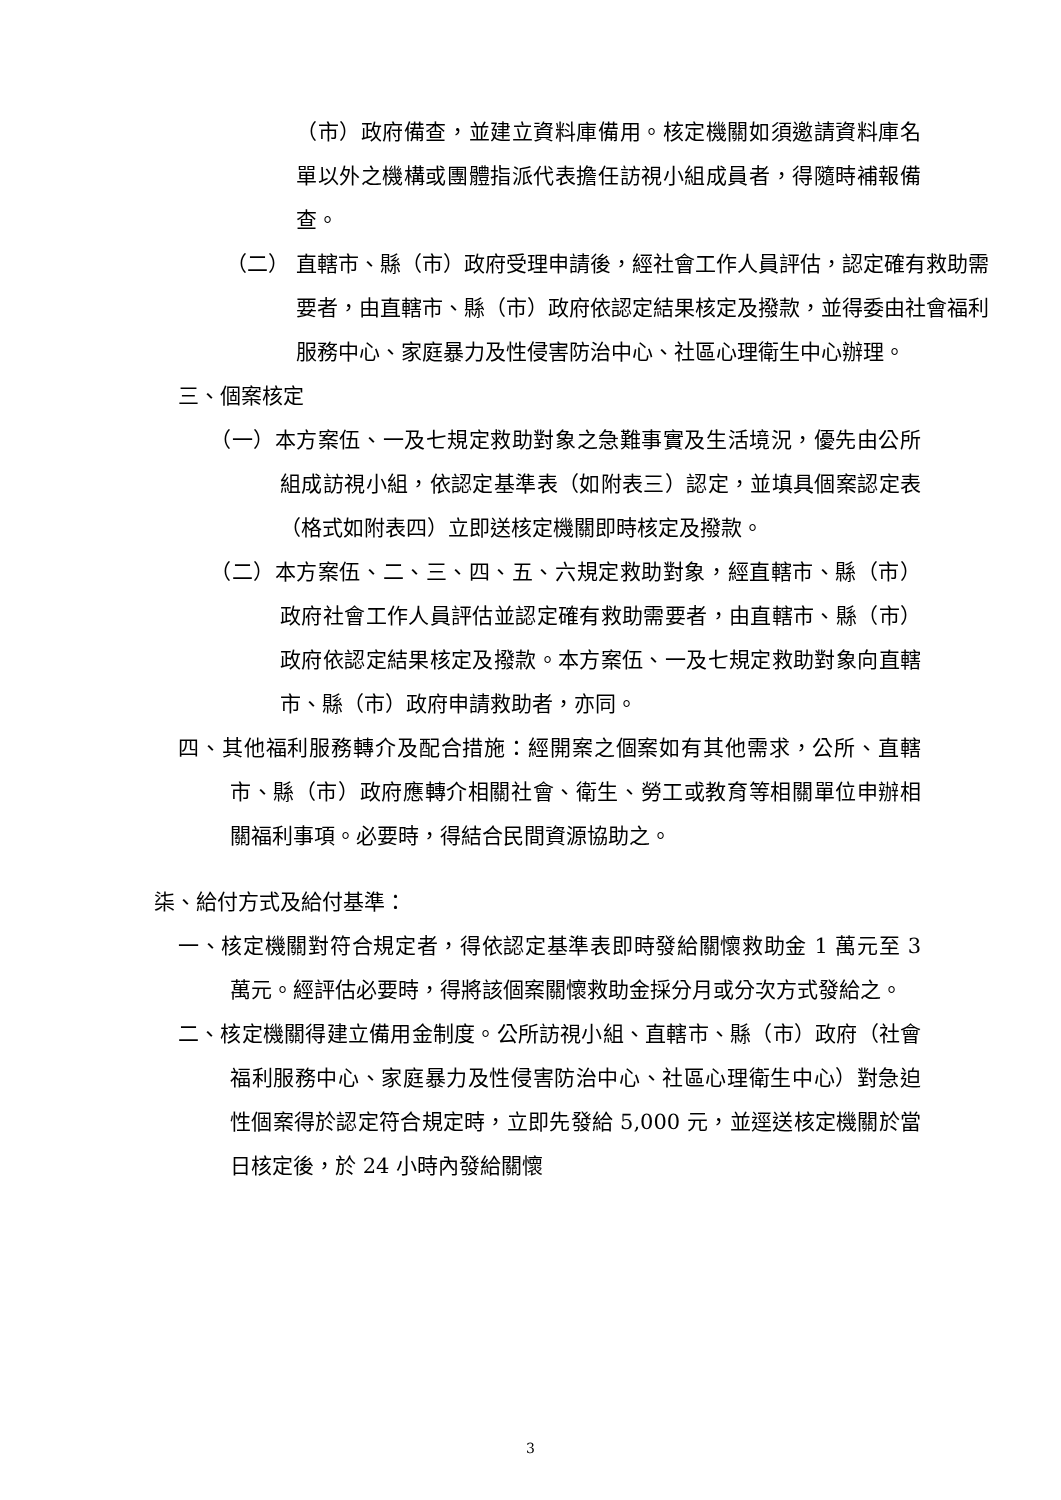（市）政府備查，並建立資料庫備用。核定機關如須邀請資料庫名單以外之機構或團體指派代表擔任訪視小組成員者，得隨時補報備查。
（二） 直轄市、縣（市）政府受理申請後，經社會工作人員評估，認定確有救助需要者，由直轄市、縣（市）政府依認定結果核定及撥款，並得委由社會福利服務中心、家庭暴力及性侵害防治中心、社區心理衛生中心辦理。
三、個案核定
（一）本方案伍、一及七規定救助對象之急難事實及生活境況，優先由公所組成訪視小組，依認定基準表（如附表三）認定，並填具個案認定表（格式如附表四）立即送核定機關即時核定及撥款。
（二）本方案伍、二、三、四、五、六規定救助對象，經直轄市、縣（市）政府社會工作人員評估並認定確有救助需要者，由直轄市、縣（市）政府依認定結果核定及撥款。本方案伍、一及七規定救助對象向直轄市、縣（市）政府申請救助者，亦同。
四、其他福利服務轉介及配合措施：經開案之個案如有其他需求，公所、直轄市、縣（市）政府應轉介相關社會、衛生、勞工或教育等相關單位申辦相關福利事項。必要時，得結合民間資源協助之。
柒、給付方式及給付基準：
一、核定機關對符合規定者，得依認定基準表即時發給關懷救助金 1 萬元至 3 萬元。經評估必要時，得將該個案關懷救助金採分月或分次方式發給之。
二、核定機關得建立備用金制度。公所訪視小組、直轄市、縣（市）政府（社會福利服務中心、家庭暴力及性侵害防治中心、社區心理衛生中心）對急迫性個案得於認定符合規定時，立即先發給 5,000 元，並逕送核定機關於當日核定後，於 24 小時內發給關懷
3